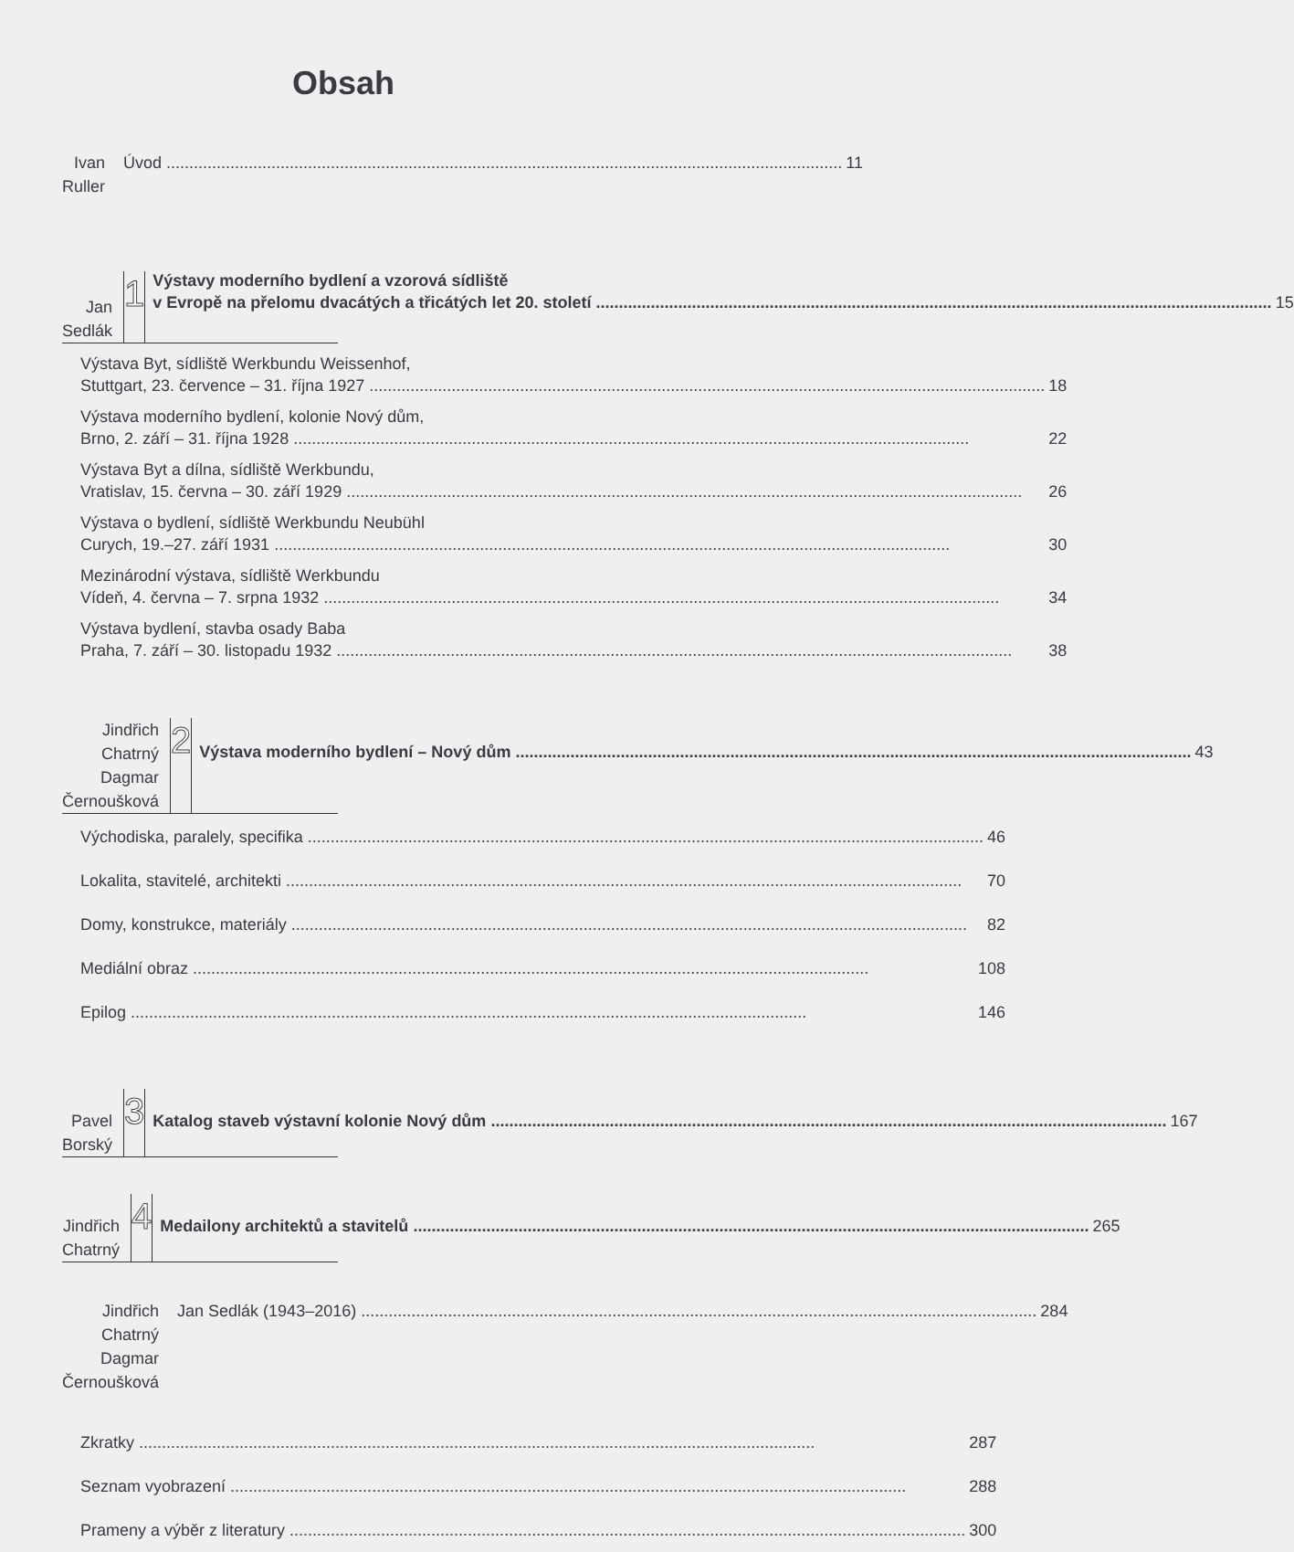Obsah
Ivan Ruller Úvod 11
Jan Sedlák
1
Výstavy moderního bydlení a vzorová sídliště
v Evropě na přelomu dvacátých a třicátých let 20. století 15
Výstava Byt, sídliště Werkbundu Weissenhof,
Stuttgart, 23. července – 31. října 1927 18
Výstava moderního bydlení, kolonie Nový dům,
Brno, 2. září – 31. října 1928 22
Výstava Byt a dílna, sídliště Werkbundu,
Vratislav, 15. června – 30. září 1929 26
Výstava o bydlení, sídliště Werkbundu Neubühl
Curych, 19.–27. září 1931 30
Mezinárodní výstava, sídliště Werkbundu
Vídeň, 4. června – 7. srpna 1932 34
Výstava bydlení, stavba osady Baba
Praha, 7. září – 30. listopadu 1932 38
Jindřich Chatrný
Dagmar Černoušková
2
Výstava moderního bydlení – Nový dům 43
Východiska, paralely, specifika 46
Lokalita, stavitelé, architekti 70
Domy, konstrukce, materiály 82
Mediální obraz 108
Epilog 146
Pavel Borský
3
Katalog staveb výstavní kolonie Nový dům 167
Jindřich Chatrný
4
Medailony architektů a stavitelů 265
Jindřich Chatrný
Dagmar Černoušková
Jan Sedlák (1943–2016) 284
Zkratky 287
Seznam vyobrazení 288
Prameny a výběr z literatury 300